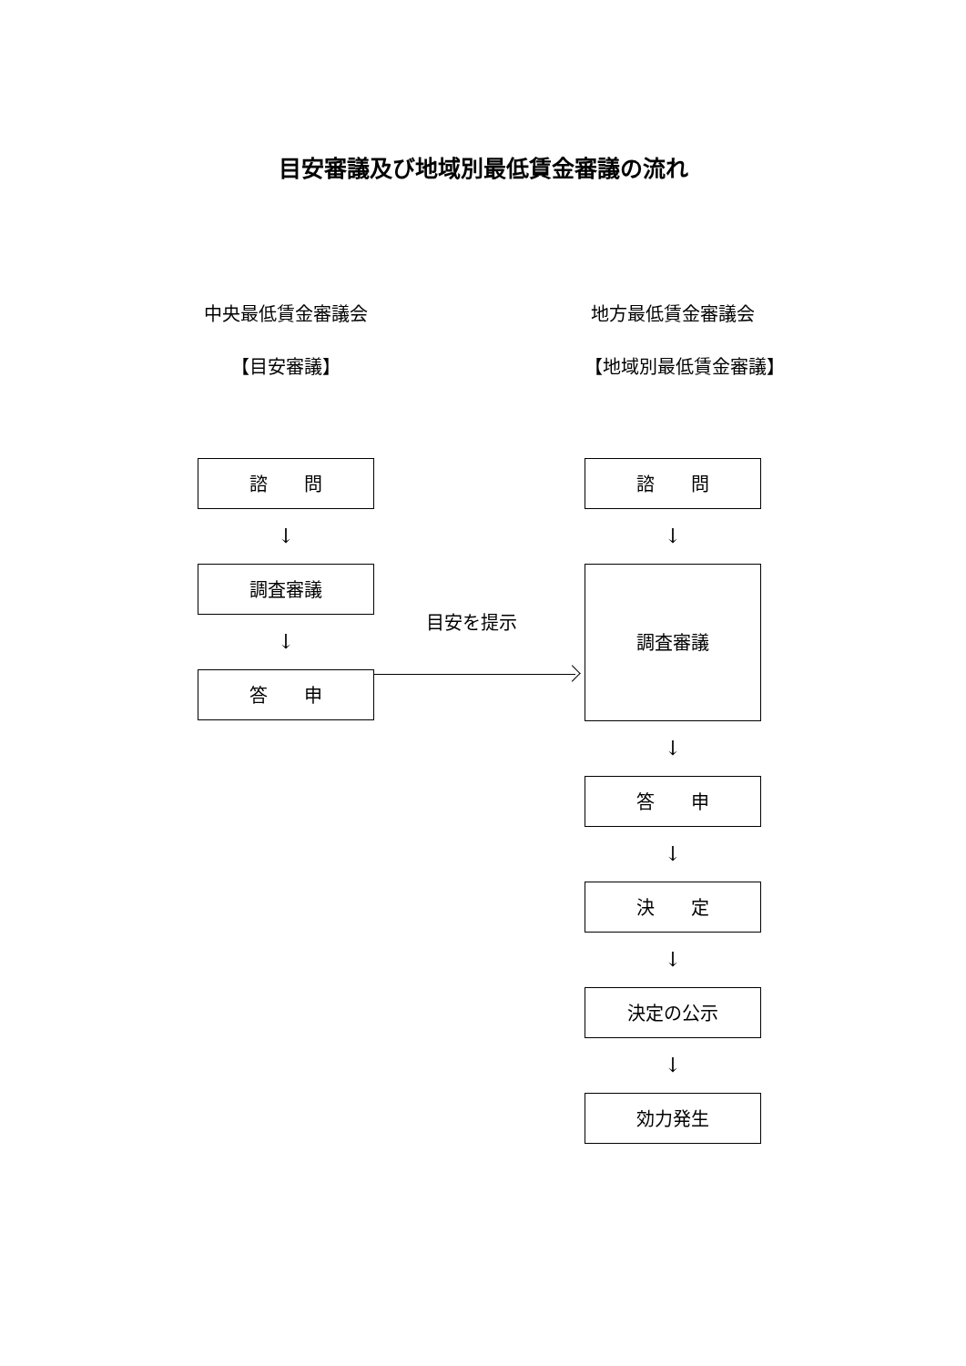目安審議及び地域別最低賃金審議の流れ
中央最低賃金審議会
【目安審議】
諮　　問
↓
調査審議
↓
答　　申
目安を提示
地方最低賃金審議会
【地域別最低賃金審議】
諮　　問
↓
調査審議
↓
答　　申
↓
決　　定
↓
決定の公示
↓
効力発生